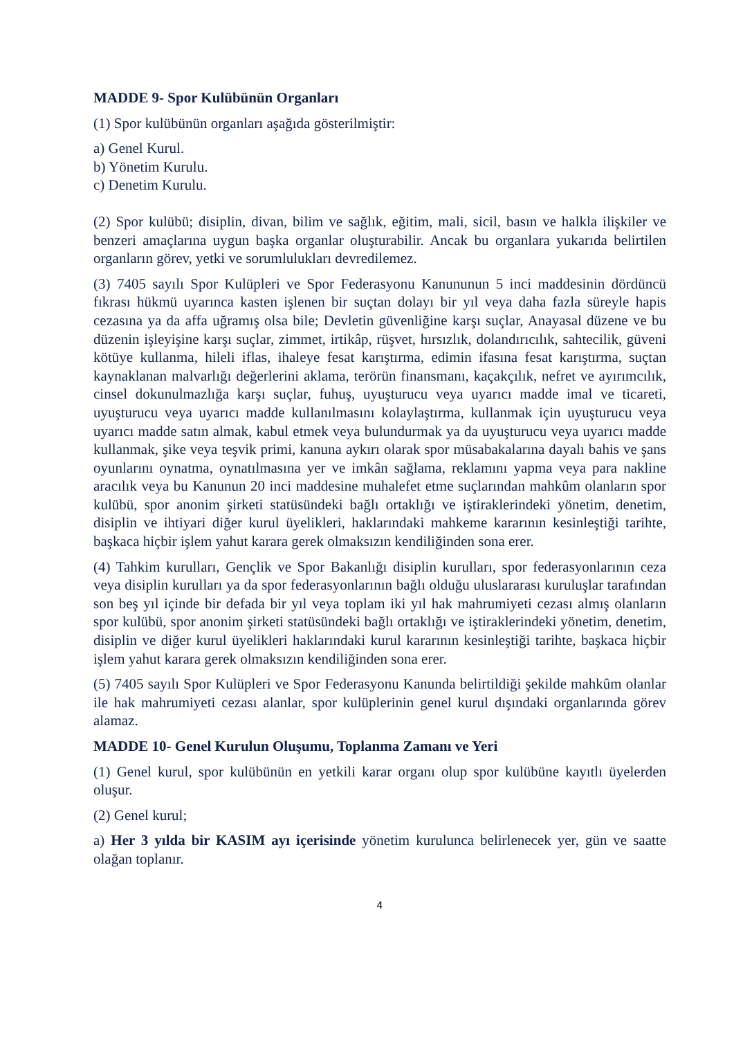MADDE 9- Spor Kulübünün Organları
(1) Spor kulübünün organları aşağıda gösterilmiştir:
a) Genel Kurul.
b) Yönetim Kurulu.
c) Denetim Kurulu.
(2) Spor kulübü; disiplin, divan, bilim ve sağlık, eğitim, mali, sicil, basın ve halkla ilişkiler ve benzeri amaçlarına uygun başka organlar oluşturabilir. Ancak bu organlara yukarıda belirtilen organların görev, yetki ve sorumlulukları devredilemez.
(3) 7405 sayılı Spor Kulüpleri ve Spor Federasyonu Kanununun 5 inci maddesinin dördüncü fıkrası hükmü uyarınca kasten işlenen bir suçtan dolayı bir yıl veya daha fazla süreyle hapis cezasına ya da affa uğramış olsa bile; Devletin güvenliğine karşı suçlar, Anayasal düzene ve bu düzenin işleyişine karşı suçlar, zimmet, irtikâp, rüşvet, hırsızlık, dolandırıcılık, sahtecilik, güveni kötüye kullanma, hileli iflas, ihaleye fesat karıştırma, edimin ifasına fesat karıştırma, suçtan kaynaklanan malvarlığı değerlerini aklama, terörün finansmanı, kaçakçılık, nefret ve ayırımcılık, cinsel dokunulmazlığa karşı suçlar, fuhuş, uyuşturucu veya uyarıcı madde imal ve ticareti, uyuşturucu veya uyarıcı madde kullanılmasını kolaylaştırma, kullanmak için uyuşturucu veya uyarıcı madde satın almak, kabul etmek veya bulundurmak ya da uyuşturucu veya uyarıcı madde kullanmak, şike veya teşvik primi, kanuna aykırı olarak spor müsabakalarına dayalı bahis ve şans oyunlarını oynatma, oynatılmasına yer ve imkân sağlama, reklamını yapma veya para nakline aracılık veya bu Kanunun 20 inci maddesine muhalefet etme suçlarından mahkûm olanların spor kulübü, spor anonim şirketi statüsündeki bağlı ortaklığı ve iştiraklerindeki yönetim, denetim, disiplin ve ihtiyari diğer kurul üyelikleri, haklarındaki mahkeme kararının kesinleştiği tarihte, başkaca hiçbir işlem yahut karara gerek olmaksızın kendiliğinden sona erer.
(4) Tahkim kurulları, Gençlik ve Spor Bakanlığı disiplin kurulları, spor federasyonlarının ceza veya disiplin kurulları ya da spor federasyonlarının bağlı olduğu uluslararası kuruluşlar tarafından son beş yıl içinde bir defada bir yıl veya toplam iki yıl hak mahrumiyeti cezası almış olanların spor kulübü, spor anonim şirketi statüsündeki bağlı ortaklığı ve iştiraklerindeki yönetim, denetim, disiplin ve diğer kurul üyelikleri haklarındaki kurul kararının kesinleştiği tarihte, başkaca hiçbir işlem yahut karara gerek olmaksızın kendiliğinden sona erer.
(5) 7405 sayılı Spor Kulüpleri ve Spor Federasyonu Kanunda belirtildiği şekilde mahkûm olanlar ile hak mahrumiyeti cezası alanlar, spor kulüplerinin genel kurul dışındaki organlarında görev alamaz.
MADDE 10- Genel Kurulun Oluşumu, Toplanma Zamanı ve Yeri
(1) Genel kurul, spor kulübünün en yetkili karar organı olup spor kulübüne kayıtlı üyelerden oluşur.
(2) Genel kurul;
a) Her 3 yılda bir KASIM ayı içerisinde yönetim kurulunca belirlenecek yer, gün ve saatte olağan toplanır.
4